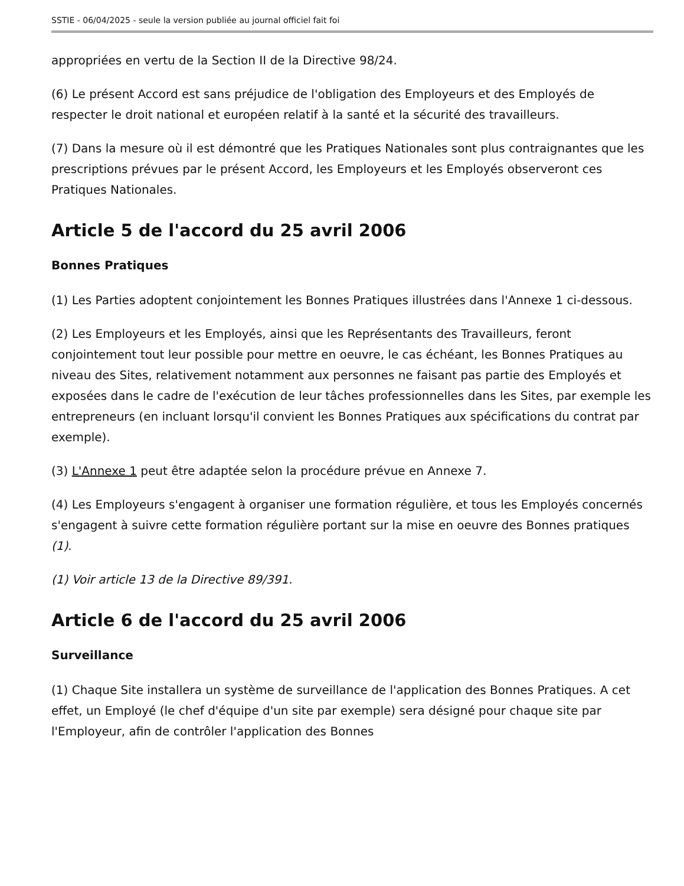SSTIE - 06/04/2025 - seule la version publiée au journal officiel fait foi
appropriées en vertu de la Section II de la Directive 98/24.
(6) Le présent Accord est sans préjudice de l'obligation des Employeurs et des Employés de respecter le droit national et européen relatif à la santé et la sécurité des travailleurs.
(7) Dans la mesure où il est démontré que les Pratiques Nationales sont plus contraignantes que les prescriptions prévues par le présent Accord, les Employeurs et les Employés observeront ces Pratiques Nationales.
Article 5 de l'accord du 25 avril 2006
Bonnes Pratiques
(1) Les Parties adoptent conjointement les Bonnes Pratiques illustrées dans l'Annexe 1 ci-dessous.
(2) Les Employeurs et les Employés, ainsi que les Représentants des Travailleurs, feront conjointement tout leur possible pour mettre en oeuvre, le cas échéant, les Bonnes Pratiques au niveau des Sites, relativement notamment aux personnes ne faisant pas partie des Employés et exposées dans le cadre de l'exécution de leur tâches professionnelles dans les Sites, par exemple les entrepreneurs (en incluant lorsqu'il convient les Bonnes Pratiques aux spécifications du contrat par exemple).
(3) L'Annexe 1 peut être adaptée selon la procédure prévue en Annexe 7.
(4) Les Employeurs s'engagent à organiser une formation régulière, et tous les Employés concernés s'engagent à suivre cette formation régulière portant sur la mise en oeuvre des Bonnes pratiques (1).
(1) Voir article 13 de la Directive 89/391.
Article 6 de l'accord du 25 avril 2006
Surveillance
(1) Chaque Site installera un système de surveillance de l'application des Bonnes Pratiques. A cet effet, un Employé (le chef d'équipe d'un site par exemple) sera désigné pour chaque site par l'Employeur, afin de contrôler l'application des Bonnes